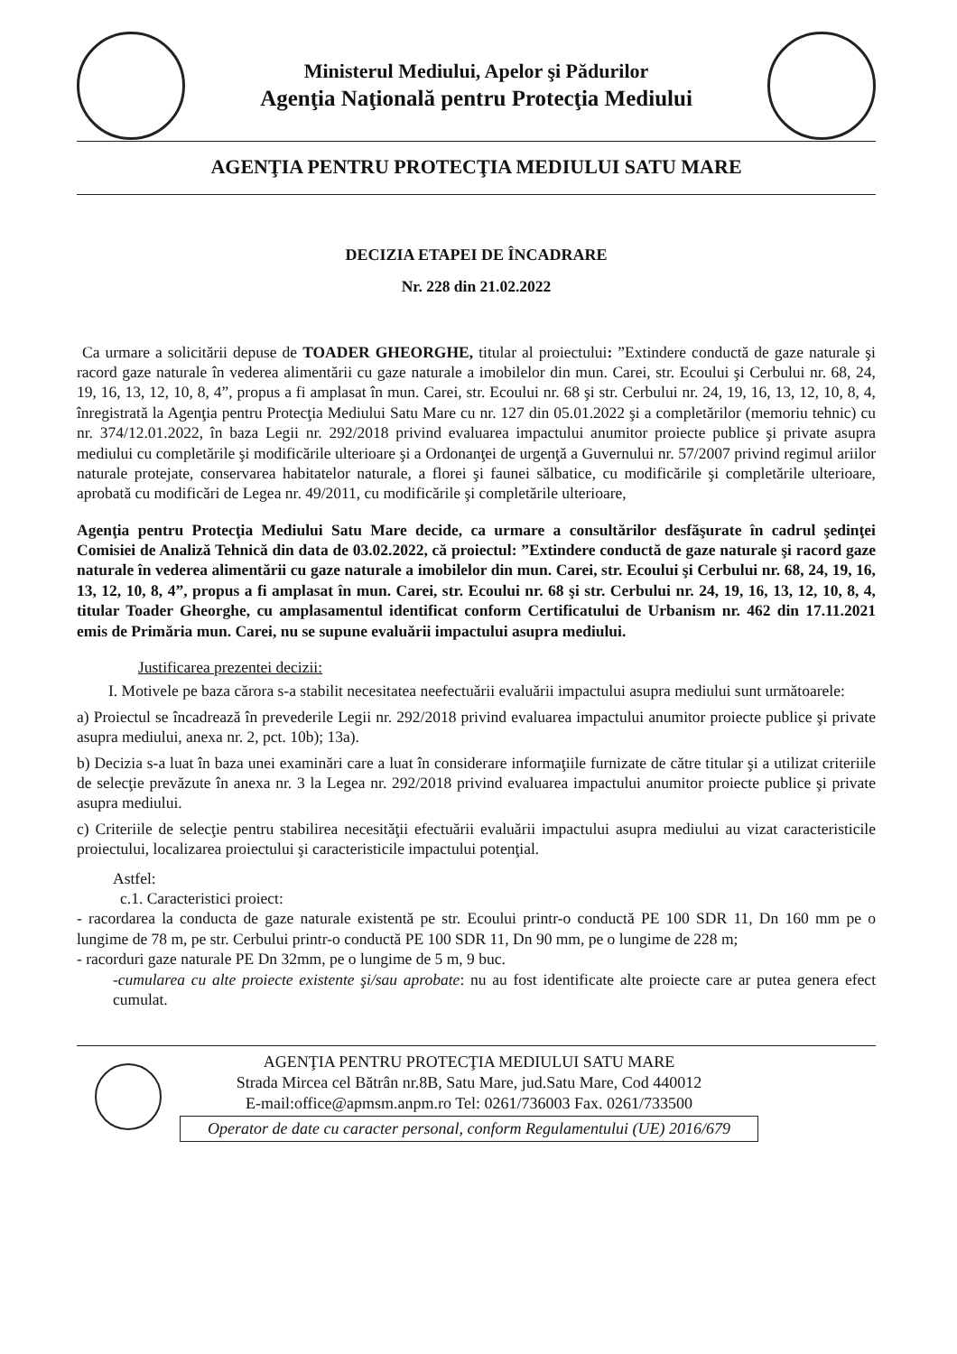Ministerul Mediului, Apelor şi Pădurilor
Agenţia Naţională pentru Protecţia Mediului
AGENŢIA PENTRU PROTECŢIA MEDIULUI SATU MARE
DECIZIA ETAPEI DE ÎNCADRARE
Nr. 228 din 21.02.2022
Ca urmare a solicitării depuse de TOADER GHEORGHE, titular al proiectului: ”Extindere conductă de gaze naturale şi racord gaze naturale în vederea alimentării cu gaze naturale a imobilelor din mun. Carei, str. Ecoului şi Cerbului nr. 68, 24, 19, 16, 13, 12, 10, 8, 4”, propus a fi amplasat în mun. Carei, str. Ecoului nr. 68 şi str. Cerbului nr. 24, 19, 16, 13, 12, 10, 8, 4, înregistrată la Agenţia pentru Protecţia Mediului Satu Mare cu nr. 127 din 05.01.2022 şi a completărilor (memoriu tehnic) cu nr. 374/12.01.2022, în baza Legii nr. 292/2018 privind evaluarea impactului anumitor proiecte publice şi private asupra mediului cu completările şi modificările ulterioare şi a Ordonanţei de urgenţă a Guvernului nr. 57/2007 privind regimul ariilor naturale protejate, conservarea habitatelor naturale, a florei şi faunei sălbatice, cu modificările şi completările ulterioare, aprobată cu modificări de Legea nr. 49/2011, cu modificările şi completările ulterioare,
Agenţia pentru Protecţia Mediului Satu Mare decide, ca urmare a consultărilor desfăşurate în cadrul şedinţei Comisiei de Analiză Tehnică din data de 03.02.2022, că proiectul: ”Extindere conductă de gaze naturale şi racord gaze naturale în vederea alimentării cu gaze naturale a imobilelor din mun. Carei, str. Ecoului şi Cerbului nr. 68, 24, 19, 16, 13, 12, 10, 8, 4”, propus a fi amplasat în mun. Carei, str. Ecoului nr. 68 şi str. Cerbului nr. 24, 19, 16, 13, 12, 10, 8, 4, titular Toader Gheorghe, cu amplasamentul identificat conform Certificatului de Urbanism nr. 462 din 17.11.2021 emis de Primăria mun. Carei, nu se supune evaluării impactului asupra mediului.
Justificarea prezentei decizii:
I. Motivele pe baza cărora s-a stabilit necesitatea neefectuării evaluării impactului asupra mediului sunt următoarele:
a) Proiectul se încadrează în prevederile Legii nr. 292/2018 privind evaluarea impactului anumitor proiecte publice şi private asupra mediului, anexa nr. 2, pct. 10b); 13a).
b) Decizia s-a luat în baza unei examinări care a luat în considerare informaţiile furnizate de către titular şi a utilizat criteriile de selecţie prevăzute în anexa nr. 3 la Legea nr. 292/2018 privind evaluarea impactului anumitor proiecte publice şi private asupra mediului.
c) Criteriile de selecţie pentru stabilirea necesităţii efectuării evaluării impactului asupra mediului au vizat caracteristicile proiectului, localizarea proiectului şi caracteristicile impactului potenţial.
Astfel:
c.1. Caracteristici proiect:
- racordarea la conducta de gaze naturale existentă pe str. Ecoului printr-o conductă PE 100 SDR 11, Dn 160 mm pe o lungime de 78 m, pe str. Cerbului printr-o conductă PE 100 SDR 11, Dn 90 mm, pe o lungime de 228 m;
- racorduri gaze naturale PE Dn 32mm, pe o lungime de 5 m, 9 buc.
-cumularea cu alte proiecte existente şi/sau aprobate: nu au fost identificate alte proiecte care ar putea genera efect cumulat.
AGENŢIA PENTRU PROTECŢIA MEDIULUI SATU MARE
Strada Mircea cel Bătrân nr.8B, Satu Mare, jud.Satu Mare, Cod 440012
E-mail:office@apmsm.anpm.ro Tel: 0261/736003 Fax. 0261/733500
Operator de date cu caracter personal, conform Regulamentului (UE) 2016/679